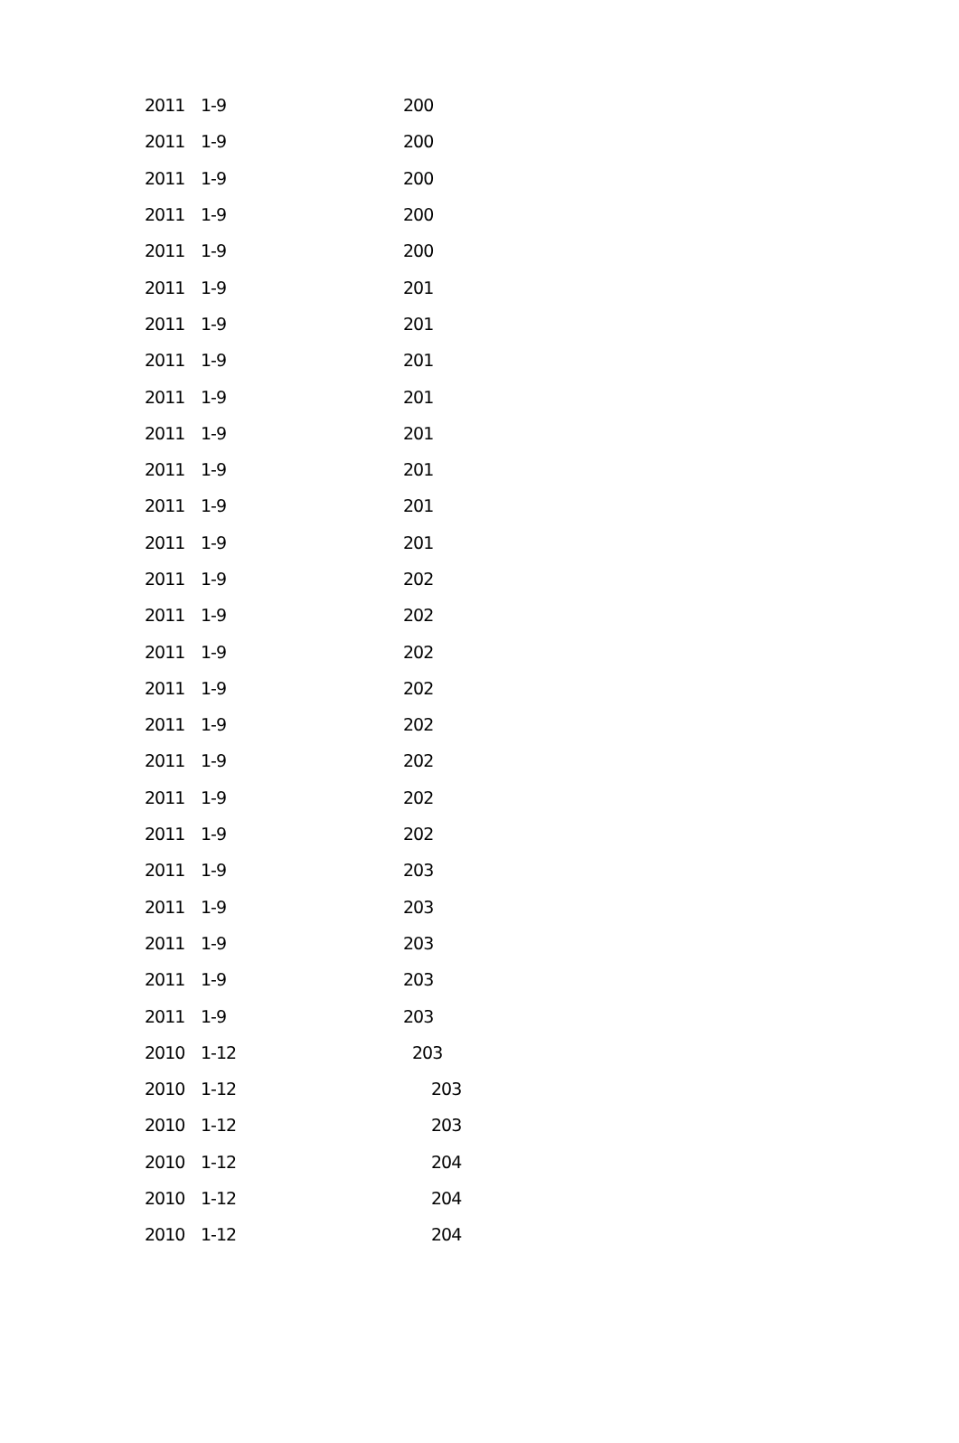| 2011 | 1-9 | 200 |
| 2011 | 1-9 | 200 |
| 2011 | 1-9 | 200 |
| 2011 | 1-9 | 200 |
| 2011 | 1-9 | 200 |
| 2011 | 1-9 | 201 |
| 2011 | 1-9 | 201 |
| 2011 | 1-9 | 201 |
| 2011 | 1-9 | 201 |
| 2011 | 1-9 | 201 |
| 2011 | 1-9 | 201 |
| 2011 | 1-9 | 201 |
| 2011 | 1-9 | 201 |
| 2011 | 1-9 | 202 |
| 2011 | 1-9 | 202 |
| 2011 | 1-9 | 202 |
| 2011 | 1-9 | 202 |
| 2011 | 1-9 | 202 |
| 2011 | 1-9 | 202 |
| 2011 | 1-9 | 202 |
| 2011 | 1-9 | 202 |
| 2011 | 1-9 | 203 |
| 2011 | 1-9 | 203 |
| 2011 | 1-9 | 203 |
| 2011 | 1-9 | 203 |
| 2011 | 1-9 | 203 |
| 2010 | 1-12 | 203 |
| 2010 | 1-12 | 203 |
| 2010 | 1-12 | 203 |
| 2010 | 1-12 | 204 |
| 2010 | 1-12 | 204 |
| 2010 | 1-12 | 204 |